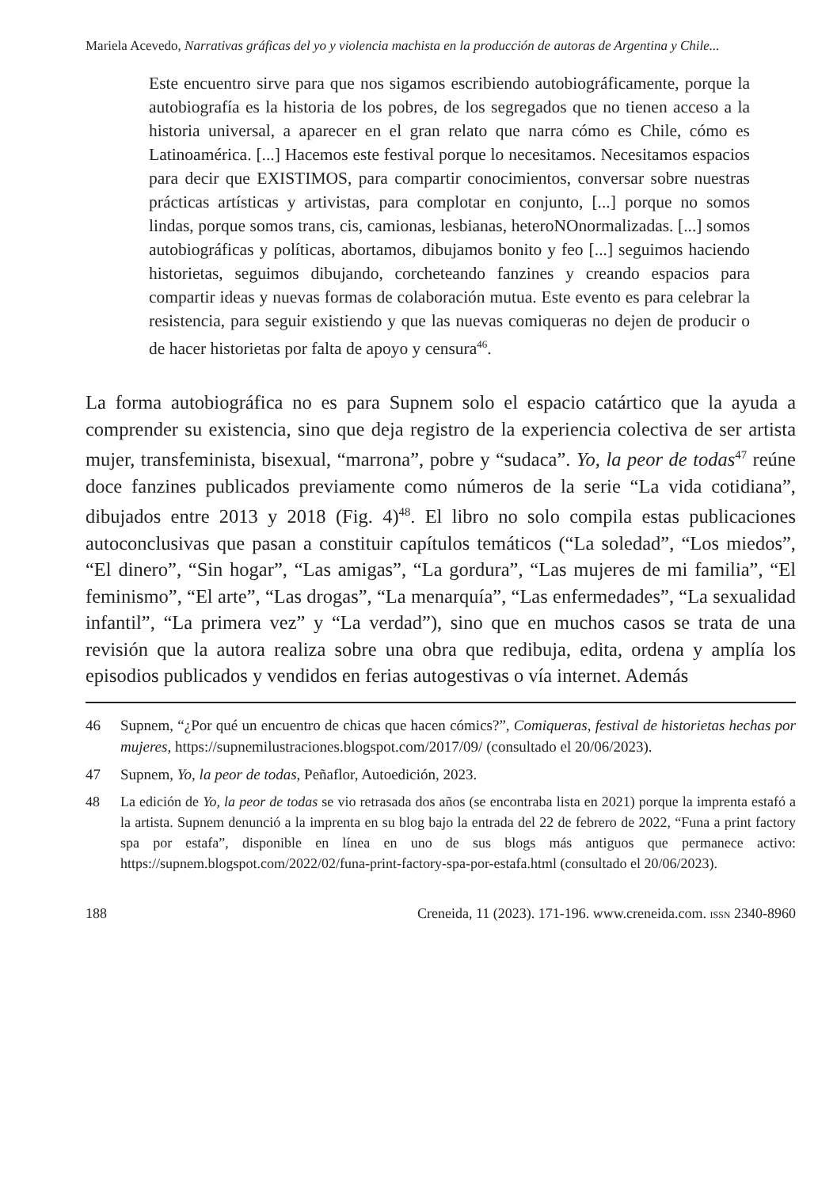Mariela Acevedo, Narrativas gráficas del yo y violencia machista en la producción de autoras de Argentina y Chile...
Este encuentro sirve para que nos sigamos escribiendo autobiográficamente, porque la autobiografía es la historia de los pobres, de los segregados que no tienen acceso a la historia universal, a aparecer en el gran relato que narra cómo es Chile, cómo es Latinoamérica. [...] Hacemos este festival porque lo necesitamos. Necesitamos espacios para decir que EXISTIMOS, para compartir conocimientos, conversar sobre nuestras prácticas artísticas y artivistas, para complotar en conjunto, [...] porque no somos lindas, porque somos trans, cis, camionas, lesbianas, heteroNOnormalizadas. [...] somos autobiográficas y políticas, abortamos, dibujamos bonito y feo [...] seguimos haciendo historietas, seguimos dibujando, corcheteando fanzines y creando espacios para compartir ideas y nuevas formas de colaboración mutua. Este evento es para celebrar la resistencia, para seguir existiendo y que las nuevas comiqueras no dejen de producir o de hacer historietas por falta de apoyo y censura<sup>46</sup>.
La forma autobiográfica no es para Supnem solo el espacio catártico que la ayuda a comprender su existencia, sino que deja registro de la experiencia colectiva de ser artista mujer, transfeminista, bisexual, “marrona”, pobre y “sudaca”. Yo, la peor de todas<sup>47</sup> reúne doce fanzines publicados previamente como números de la serie “La vida cotidiana”, dibujados entre 2013 y 2018 (Fig. 4)<sup>48</sup>. El libro no solo compila estas publicaciones autoconclusivas que pasan a constituir capítulos temáticos (“La soledad”, “Los miedos”, “El dinero”, “Sin hogar”, “Las amigas”, “La gordura”, “Las mujeres de mi familia”, “El feminismo”, “El arte”, “Las drogas”, “La menarquía”, “Las enfermedades”, “La sexualidad infantil”, “La primera vez” y “La verdad”), sino que en muchos casos se trata de una revisión que la autora realiza sobre una obra que redibuja, edita, ordena y amplía los episodios publicados y vendidos en ferias autogestivas o vía internet. Además
46 Supnem, “¿Por qué un encuentro de chicas que hacen cómics?”, Comiqueras, festival de historietas hechas por mujeres, https://supnemilustraciones.blogspot.com/2017/09/ (consultado el 20/06/2023).
47 Supnem, Yo, la peor de todas, Peñaflor, Autoedición, 2023.
48 La edición de Yo, la peor de todas se vio retrasada dos años (se encontraba lista en 2021) porque la imprenta estafó a la artista. Supnem denunció a la imprenta en su blog bajo la entrada del 22 de febrero de 2022, “Funa a print factory spa por estafa”, disponible en línea en uno de sus blogs más antiguos que permanece activo: https://supnem.blogspot.com/2022/02/funa-print-factory-spa-por-estafa.html (consultado el 20/06/2023).
188 Creneida, 11 (2023). 171-196. www.creneida.com. ISSN 2340-8960